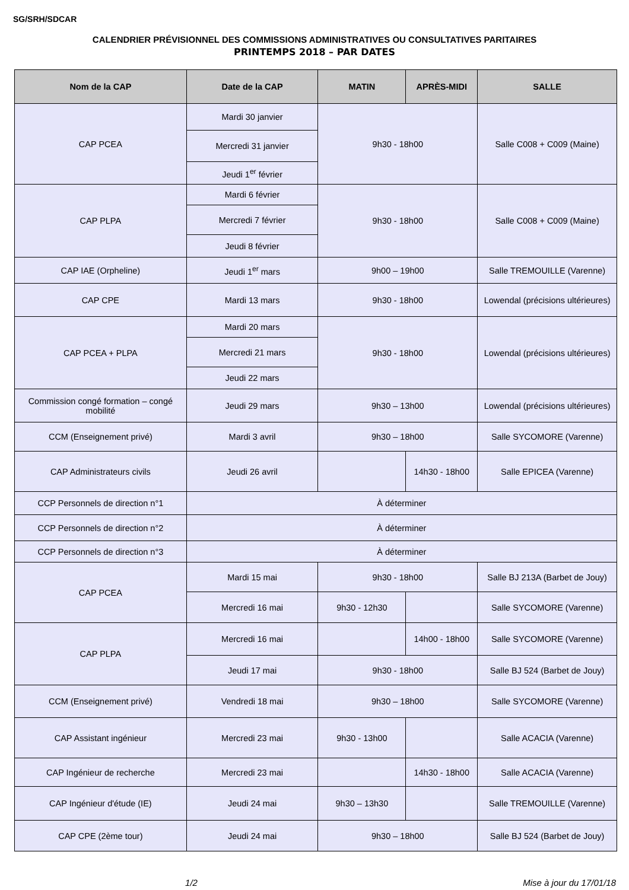SG/SRH/SDCAR
CALENDRIER PRÉVISIONNEL DES COMMISSIONS ADMINISTRATIVES OU CONSULTATIVES PARITAIRES
PRINTEMPS 2018 – PAR DATES
| Nom de la CAP | Date de la CAP | MATIN | APRÈS-MIDI | SALLE |
| --- | --- | --- | --- | --- |
| CAP PCEA | Mardi 30 janvier | 9h30 - 18h00 | | Salle C008 + C009 (Maine) |
| | Mercredi 31 janvier | | | |
| | Jeudi 1<sup>er</sup> février | | | |
| CAP PLPA | Mardi 6 février | 9h30 - 18h00 | | Salle C008 + C009 (Maine) |
| | Mercredi 7 février | | | |
| | Jeudi 8 février | | | |
| CAP IAE (Orpheline) | Jeudi 1<sup>er</sup> mars | 9h00 – 19h00 | | Salle TREMOUILLE (Varenne) |
| CAP CPE | Mardi 13 mars | 9h30 - 18h00 | | Lowendal (précisions ultérieures) |
| CAP PCEA + PLPA | Mardi 20 mars | 9h30 - 18h00 | | Lowendal (précisions ultérieures) |
| | Mercredi 21 mars | | | |
| | Jeudi 22 mars | | | |
| Commission congé formation – congé mobilité | Jeudi 29 mars | 9h30 – 13h00 | | Lowendal (précisions ultérieures) |
| CCM (Enseignement privé) | Mardi 3 avril | 9h30 – 18h00 | | Salle SYCOMORE (Varenne) |
| CAP Administrateurs civils | Jeudi 26 avril | | 14h30 - 18h00 | Salle EPICEA (Varenne) |
| CCP Personnels de direction n°1 | À déterminer | | | |
| CCP Personnels de direction n°2 | À déterminer | | | |
| CCP Personnels de direction n°3 | À déterminer | | | |
| CAP PCEA | Mardi 15 mai | 9h30 - 18h00 | | Salle BJ 213A (Barbet de Jouy) |
| | Mercredi 16 mai | 9h30 - 12h30 | | Salle SYCOMORE (Varenne) |
| CAP PLPA | Mercredi 16 mai | | 14h00 - 18h00 | Salle SYCOMORE (Varenne) |
| | Jeudi 17 mai | 9h30 - 18h00 | | Salle BJ 524 (Barbet de Jouy) |
| CCM (Enseignement privé) | Vendredi 18 mai | 9h30 – 18h00 | | Salle SYCOMORE (Varenne) |
| CAP Assistant ingénieur | Mercredi 23 mai | 9h30 - 13h00 | | Salle ACACIA (Varenne) |
| CAP Ingénieur de recherche | Mercredi 23 mai | | 14h30 - 18h00 | Salle ACACIA (Varenne) |
| CAP Ingénieur d'étude (IE) | Jeudi 24 mai | 9h30 – 13h30 | | Salle TREMOUILLE (Varenne) |
| CAP CPE (2ème tour) | Jeudi 24 mai | 9h30 – 18h00 | | Salle BJ 524 (Barbet de Jouy) |
1/2 Mise à jour du 17/01/18